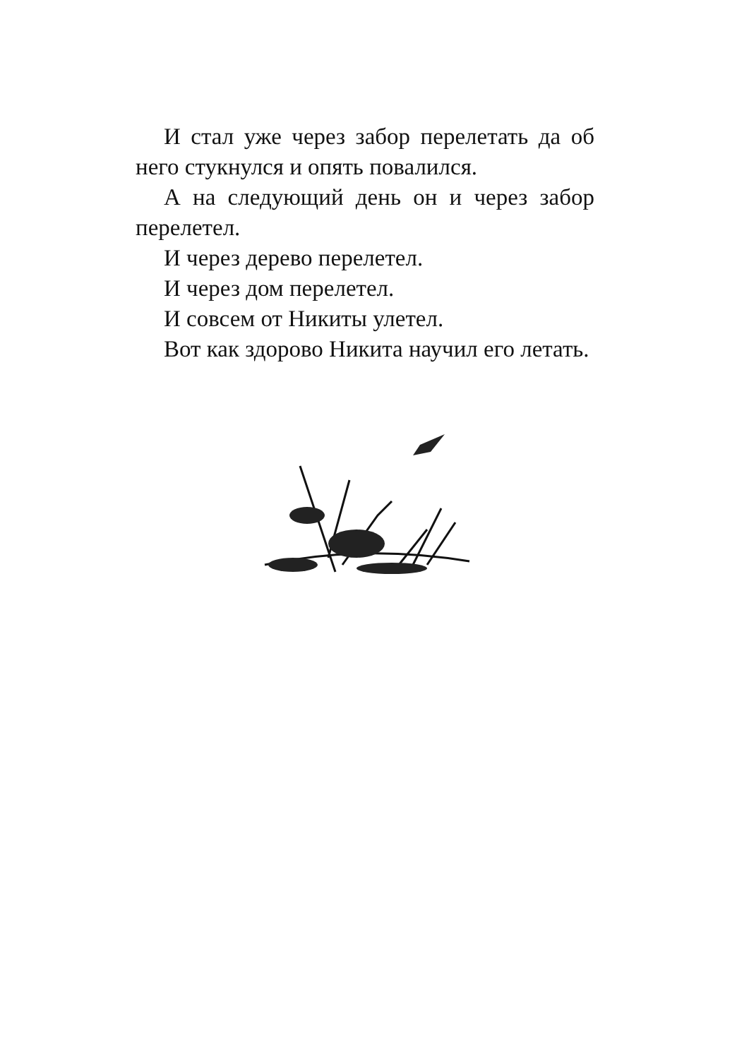И стал уже через забор перелетать да об него стукнулся и опять повалился.
А на следующий день он и через за­бор перелетел.
И через дерево перелетел.
И через дом перелетел.
И совсем от Никиты улетел.
Вот как здорово Никита научил его летать.